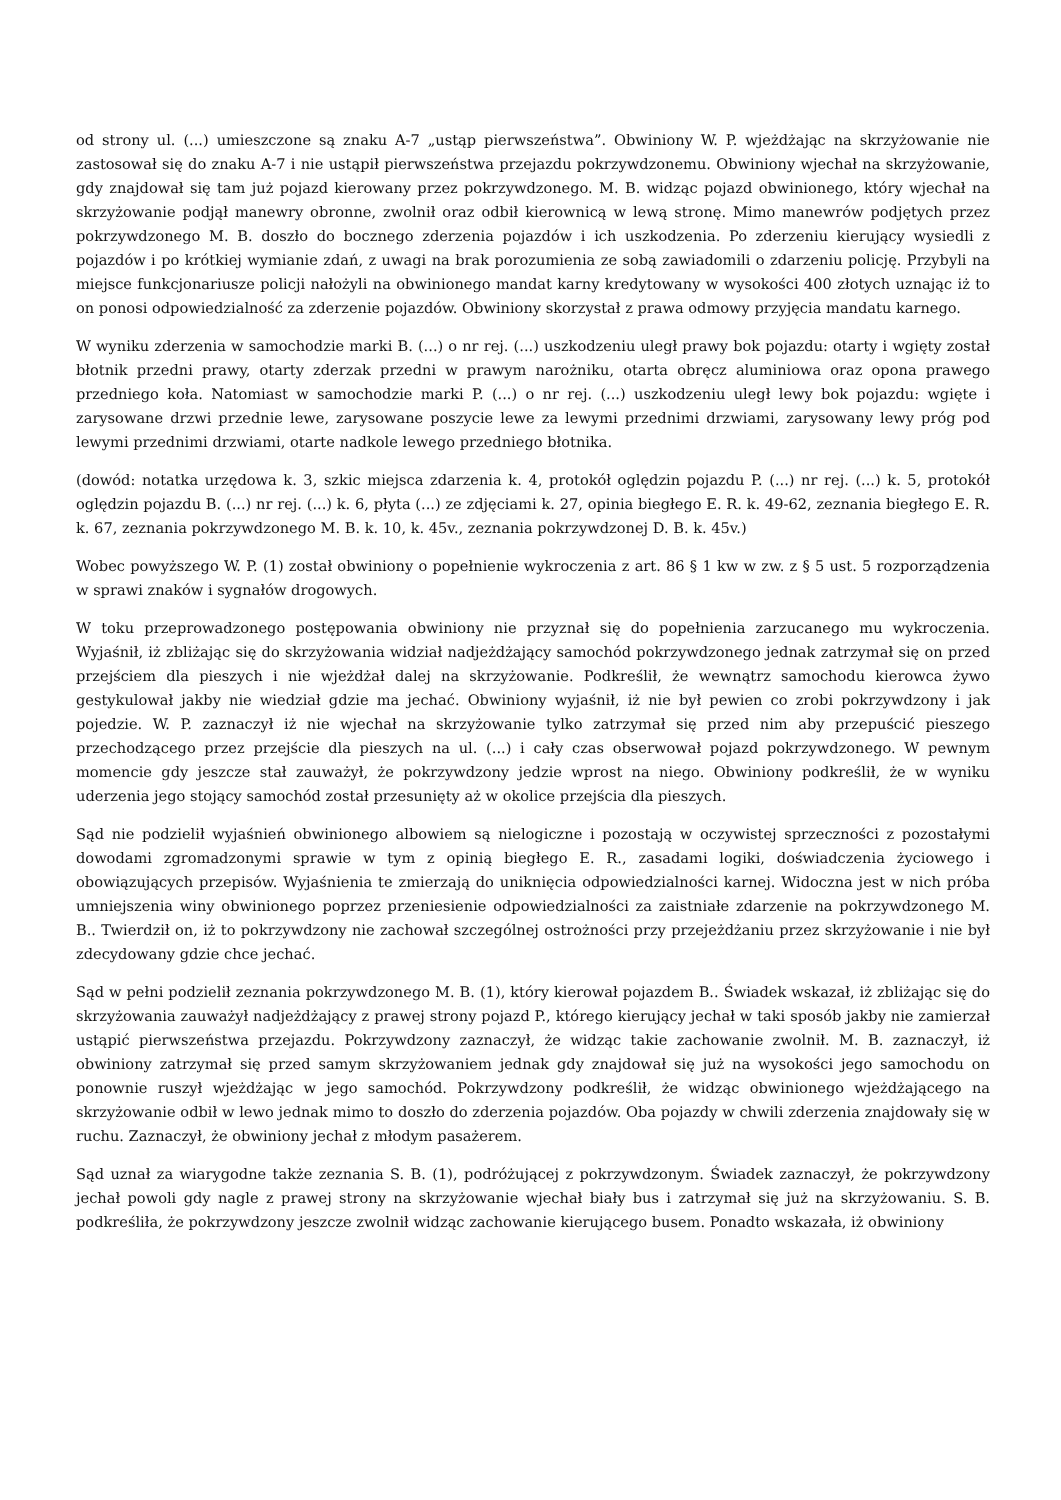od strony ul. (...) umieszczone są znaku A-7 „ustąp pierwszeństwa”. Obwiniony W. P. wjeżdżając na skrzyżowanie nie zastosował się do znaku A-7 i nie ustąpił pierwszeństwa przejazdu pokrzywdzonemu. Obwiniony wjechał na skrzyżowanie, gdy znajdował się tam już pojazd kierowany przez pokrzywdzonego. M. B. widząc pojazd obwinionego, który wjechał na skrzyżowanie podjął manewry obronne, zwolnił oraz odbił kierownicą w lewą stronę. Mimo manewrów podjętych przez pokrzywdzonego M. B. doszło do bocznego zderzenia pojazdów i ich uszkodzenia. Po zderzeniu kierujący wysiedli z pojazdów i po krótkiej wymianie zdań, z uwagi na brak porozumienia ze sobą zawiadomili o zdarzeniu policję. Przybyli na miejsce funkcjonariusze policji nałożyli na obwinionego mandat karny kredytowany w wysokości 400 złotych uznając iż to on ponosi odpowiedzialność za zderzenie pojazdów. Obwiniony skorzystał z prawa odmowy przyjęcia mandatu karnego.
W wyniku zderzenia w samochodzie marki B. (...) o nr rej. (...) uszkodzeniu uległ prawy bok pojazdu: otarty i wgięty został błotnik przedni prawy, otarty zderzak przedni w prawym narożniku, otarta obręcz aluminiowa oraz opona prawego przedniego koła. Natomiast w samochodzie marki P. (...) o nr rej. (...) uszkodzeniu uległ lewy bok pojazdu: wgięte i zarysowane drzwi przednie lewe, zarysowane poszycie lewe za lewymi przednimi drzwiami, zarysowany lewy próg pod lewymi przednimi drzwiami, otarte nadkole lewego przedniego błotnika.
(dowód: notatka urzędowa k. 3, szkic miejsca zdarzenia k. 4, protokół oględzin pojazdu P. (...) nr rej. (...) k. 5, protokół oględzin pojazdu B. (...) nr rej. (...) k. 6, płyta (...) ze zdjęciami k. 27, opinia biegłego E. R. k. 49-62, zeznania biegłego E. R. k. 67, zeznania pokrzywdzonego M. B. k. 10, k. 45v., zeznania pokrzywdzonej D. B. k. 45v.)
Wobec powyższego W. P. (1) został obwiniony o popełnienie wykroczenia z art. 86 § 1 kw w zw. z § 5 ust. 5 rozporządzenia w sprawi znaków i sygnałów drogowych.
W toku przeprowadzonego postępowania obwiniony nie przyznał się do popełnienia zarzucanego mu wykroczenia. Wyjaśnił, iż zbliżając się do skrzyżowania widział nadjeżdżający samochód pokrzywdzonego jednak zatrzymał się on przed przejściem dla pieszych i nie wjeżdżał dalej na skrzyżowanie. Podkreślił, że wewnątrz samochodu kierowca żywo gestykulował jakby nie wiedział gdzie ma jechać. Obwiniony wyjaśnił, iż nie był pewien co zrobi pokrzywdzony i jak pojedzie. W. P. zaznaczył iż nie wjechał na skrzyżowanie tylko zatrzymał się przed nim aby przepuścić pieszego przechodzącego przez przejście dla pieszych na ul. (...) i cały czas obserwował pojazd pokrzywdzonego. W pewnym momencie gdy jeszcze stał zauważył, że pokrzywdzony jedzie wprost na niego. Obwiniony podkreślił, że w wyniku uderzenia jego stojący samochód został przesunięty aż w okolice przejścia dla pieszych.
Sąd nie podzielił wyjaśnień obwinionego albowiem są nielogiczne i pozostają w oczywistej sprzeczności z pozostałymi dowodami zgromadzonymi sprawie w tym z opinią biegłego E. R., zasadami logiki, doświadczenia życiowego i obowiązujących przepisów. Wyjaśnienia te zmierzają do uniknięcia odpowiedzialności karnej. Widoczna jest w nich próba umniejszenia winy obwinionego poprzez przeniesienie odpowiedzialności za zaistniałe zdarzenie na pokrzywdzonego M. B.. Twierdził on, iż to pokrzywdzony nie zachował szczególnej ostrożności przy przejeżdżaniu przez skrzyżowanie i nie był zdecydowany gdzie chce jechać.
Sąd w pełni podzielił zeznania pokrzywdzonego M. B. (1), który kierował pojazdem B.. Świadek wskazał, iż zbliżając się do skrzyżowania zauważył nadjeżdżający z prawej strony pojazd P., którego kierujący jechał w taki sposób jakby nie zamierzał ustąpić pierwszeństwa przejazdu. Pokrzywdzony zaznaczył, że widząc takie zachowanie zwolnił. M. B. zaznaczył, iż obwiniony zatrzymał się przed samym skrzyżowaniem jednak gdy znajdował się już na wysokości jego samochodu on ponownie ruszył wjeżdżając w jego samochód. Pokrzywdzony podkreślił, że widząc obwinionego wjeżdżającego na skrzyżowanie odbił w lewo jednak mimo to doszło do zderzenia pojazdów. Oba pojazdy w chwili zderzenia znajdowały się w ruchu. Zaznaczył, że obwiniony jechał z młodym pasażerem.
Sąd uznał za wiarygodne także zeznania S. B. (1), podróżującej z pokrzywdzonym. Świadek zaznaczył, że pokrzywdzony jechał powoli gdy nagle z prawej strony na skrzyżowanie wjechał biały bus i zatrzymał się już na skrzyżowaniu. S. B. podkreśliła, że pokrzywdzony jeszcze zwolnił widząc zachowanie kierującego busem. Ponadto wskazała, iż obwiniony